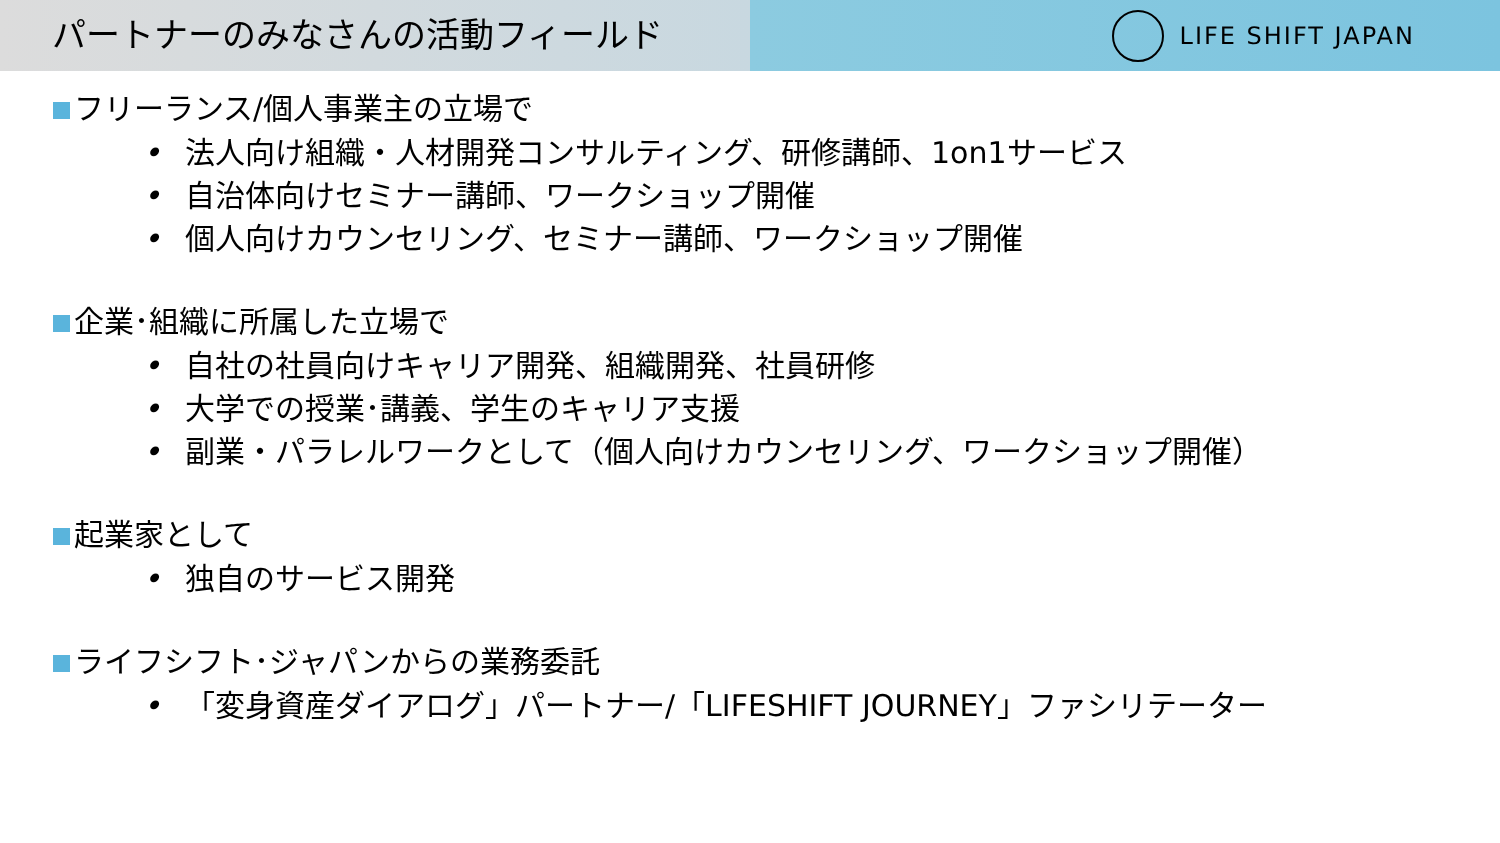パートナーのみなさんの活動フィールド
LIFE SHIFT JAPAN
フリーランス/個人事業主の立場で
• 法人向け組織・人材開発コンサルティング、研修講師、1on1サービス
• 自治体向けセミナー講師、ワークショップ開催
• 個人向けカウンセリング、セミナー講師、ワークショップ開催
企業･組織に所属した立場で
• 自社の社員向けキャリア開発、組織開発、社員研修
• 大学での授業･講義、学生のキャリア支援
• 副業・パラレルワークとして（個人向けカウンセリング、ワークショップ開催）
起業家として
• 独自のサービス開発
ライフシフト･ジャパンからの業務委託
• 「変身資産ダイアログ」パートナー/「LIFESHIFT JOURNEY」ファシリテーター